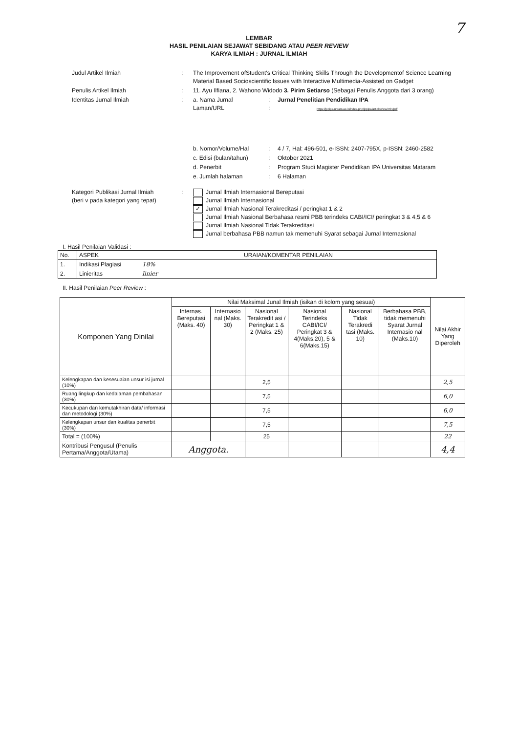7
LEMBAR
HASIL PENILAIAN SEJAWAT SEBIDANG ATAU PEER REVIEW
KARYA ILMIAH : JURNAL ILMIAH
| Judul Artikel Ilmiah | : | The Improvement ofStudent's Critical Thinking Skills Through the Developmentof Science Learning Material Based Socioscientific Issues with Interactive Multimedia-Assisted on Gadget | | |
| Penulis Artikel Ilmiah | : | 11. Ayu Ilfiana, 2. Wahono Widodo 3. Pirim Setiarso (Sebagai Penulis Anggota dari 3 orang) | | |
| Identitas Jurnal Ilmiah | : | a. Nama Jurnal Laman/URL | : : | Jurnal Penelitian Pendidikan IPA https://jppipa.unram.ac.id/index.php/jppipa/article/view/764/pdf |
| | | b. Nomor/Volume/Hal | : | 4 / 7, Hal: 496-501, e-ISSN: 2407-795X, p-ISSN: 2460-2582 |
| | | c. Edisi (bulan/tahun) | : | Oktober 2021 |
| | | d. Penerbit | : | Program Studi Magister Pendidikan IPA Universitas Mataram |
| | | e. Jumlah halaman | : | 6 Halaman |
| Kategori Publikasi Jurnal Ilmiah (beri v pada kategori yang tepat) | : | Jurnal Ilmiah Internasional Bereputasi Jurnal Ilmiah Internasional ✓ Jurnal Ilmiah Nasional Terakreditasi / peringkat 1 & 2 Jurnal Ilmiah Nasional Berbahasa resmi PBB terindeks CABI/ICI/ peringkat 3 & 4,5 & 6 Jurnal Ilmiah Nasional Tidak Terakreditasi Jurnal berbahasa PBB namun tak memenuhi Syarat sebagai Jurnal Internasional | | |
I. Hasil Penilaian Validasi :
| No. | ASPEK | URAIAN/KOMENTAR PENILAIAN |
| 1. | Indikasi Plagiasi | 18% |
| 2. | Linieritas | linier |
II. Hasil Penilaian Peer Review :
| Komponen Yang Dinilai | Nilai Maksimal Junal Ilmiah (isikan di kolom yang sesuai) | | | | | | Nilai Akhir Yang Diperoleh |
| --- | --- | --- | --- | --- | --- | --- | --- |
| | Internas. Bereputasi (Maks. 40) | Internasio nal (Maks. 30) | Nasional Terakredit asi / Peringkat 1 & 2 (Maks. 25) | Nasional Terindeks CABI/ICI/ Peringkat 3 & 4(Maks.20), 5 & 6(Maks.15) | Nasional Tidak Terakredi tasi (Maks. 10) | Berbahasa PBB, tidak memenuhi Syarat Jurnal Internasio nal (Maks.10) | |
| Kelengkapan dan kesesuaian unsur isi jurnal (10%) | | | 2,5 | | | | 2,5 |
| Ruang lingkup dan kedalaman pembahasan (30%) | | | 7,5 | | | | 6,0 |
| Kecukupan dan kemutakhiran data/ informasi dan metodologi (30%) | | | 7,5 | | | | 6,0 |
| Kelengkapan unsur dan kualitas penerbit (30%) | | | 7,5 | | | | 7,5 |
| Total = (100%) | | | 25 | | | | 22 |
| Kontribusi Pengusul (Penulis Pertama/Anggota/Utama) | Anggota. | | | | | | 4,4 |